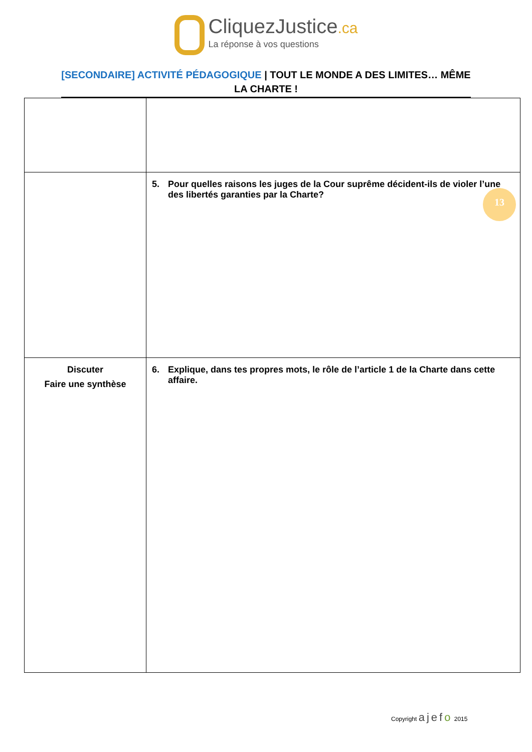CliquezJustice.ca
La réponse à vos questions
[SECONDAIRE] ACTIVITÉ PÉDAGOGIQUE | TOUT LE MONDE A DES LIMITES… MÊME LA CHARTE !
| | 5. Pour quelles raisons les juges de la Cour suprême décident-ils de violer l’une des libertés garanties par la Charte? |
| Discuter Faire une synthèse | 6. Explique, dans tes propres mots, le rôle de l’article 1 de la Charte dans cette affaire. |
13
Copyright ajefo 2015